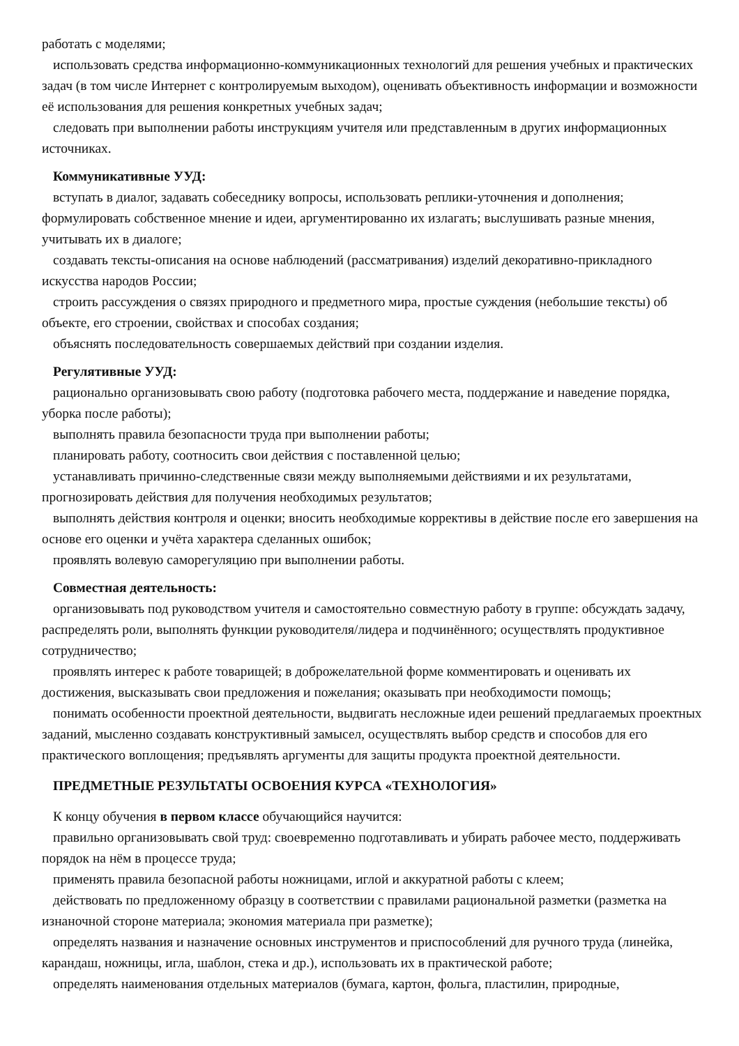работать с моделями;
использовать средства информационно-коммуникационных технологий для решения учебных и практических задач (в том числе Интернет с контролируемым выходом), оценивать объективность информации и возможности её использования для решения конкретных учебных задач;
следовать при выполнении работы инструкциям учителя или представленным в других информационных источниках.
Коммуникативные УУД:
вступать в диалог, задавать собеседнику вопросы, использовать реплики-уточнения и дополнения; формулировать собственное мнение и идеи, аргументированно их излагать; выслушивать разные мнения, учитывать их в диалоге;
создавать тексты-описания на основе наблюдений (рассматривания) изделий декоративно-прикладного искусства народов России;
строить рассуждения о связях природного и предметного мира, простые суждения (небольшие тексты) об объекте, его строении, свойствах и способах создания;
объяснять последовательность совершаемых действий при создании изделия.
Регулятивные УУД:
рационально организовывать свою работу (подготовка рабочего места, поддержание и наведение порядка, уборка после работы);
выполнять правила безопасности труда при выполнении работы;
планировать работу, соотносить свои действия с поставленной целью;
устанавливать причинно-следственные связи между выполняемыми действиями и их результатами, прогнозировать действия для получения необходимых результатов;
выполнять действия контроля и оценки; вносить необходимые коррективы в действие после его завершения на основе его оценки и учёта характера сделанных ошибок;
проявлять волевую саморегуляцию при выполнении работы.
Совместная деятельность:
организовывать под руководством учителя и самостоятельно совместную работу в группе: обсуждать задачу, распределять роли, выполнять функции руководителя/лидера и подчинённого; осуществлять продуктивное сотрудничество;
проявлять интерес к работе товарищей; в доброжелательной форме комментировать и оценивать их достижения, высказывать свои предложения и пожелания; оказывать при необходимости помощь;
понимать особенности проектной деятельности, выдвигать несложные идеи решений предлагаемых проектных заданий, мысленно создавать конструктивный замысел, осуществлять выбор средств и способов для его практического воплощения; предъявлять аргументы для защиты продукта проектной деятельности.
ПРЕДМЕТНЫЕ РЕЗУЛЬТАТЫ ОСВОЕНИЯ КУРСА «ТЕХНОЛОГИЯ»
К концу обучения в первом классе обучающийся научится:
правильно организовывать свой труд: своевременно подготавливать и убирать рабочее место, поддерживать порядок на нём в процессе труда;
применять правила безопасной работы ножницами, иглой и аккуратной работы с клеем;
действовать по предложенному образцу в соответствии с правилами рациональной разметки (разметка на изнаночной стороне материала; экономия материала при разметке);
определять названия и назначение основных инструментов и приспособлений для ручного труда (линейка, карандаш, ножницы, игла, шаблон, стека и др.), использовать их в практической работе;
определять наименования отдельных материалов (бумага, картон, фольга, пластилин, природные,